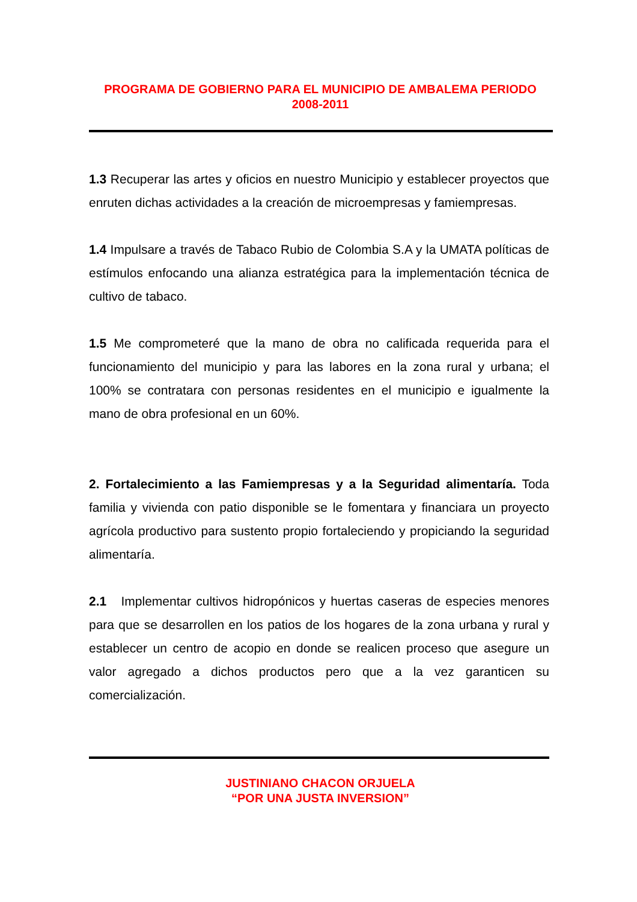PROGRAMA DE GOBIERNO PARA EL MUNICIPIO DE AMBALEMA PERIODO 2008-2011
1.3 Recuperar las artes y oficios en nuestro Municipio y establecer proyectos que enruten dichas actividades a la creación de microempresas y famiempresas.
1.4 Impulsare a través de Tabaco Rubio de Colombia S.A y la UMATA políticas de estímulos enfocando una alianza estratégica para la implementación técnica de cultivo de tabaco.
1.5 Me comprometeré que la mano de obra no calificada requerida para el funcionamiento del municipio y para las labores en la zona rural y urbana; el 100% se contratara con personas residentes en el municipio e igualmente la mano de obra profesional en un 60%.
2. Fortalecimiento a las Famiempresas y a la Seguridad alimentaría. Toda familia y vivienda con patio disponible se le fomentara y financiara un proyecto agrícola productivo para sustento propio fortaleciendo y propiciando la seguridad alimentaría.
2.1 Implementar cultivos hidropónicos y huertas caseras de especies menores para que se desarrollen en los patios de los hogares de la zona urbana y rural y establecer un centro de acopio en donde se realicen proceso que asegure un valor agregado a dichos productos pero que a la vez garanticen su comercialización.
JUSTINIANO CHACON ORJUELA
“POR UNA JUSTA INVERSION”